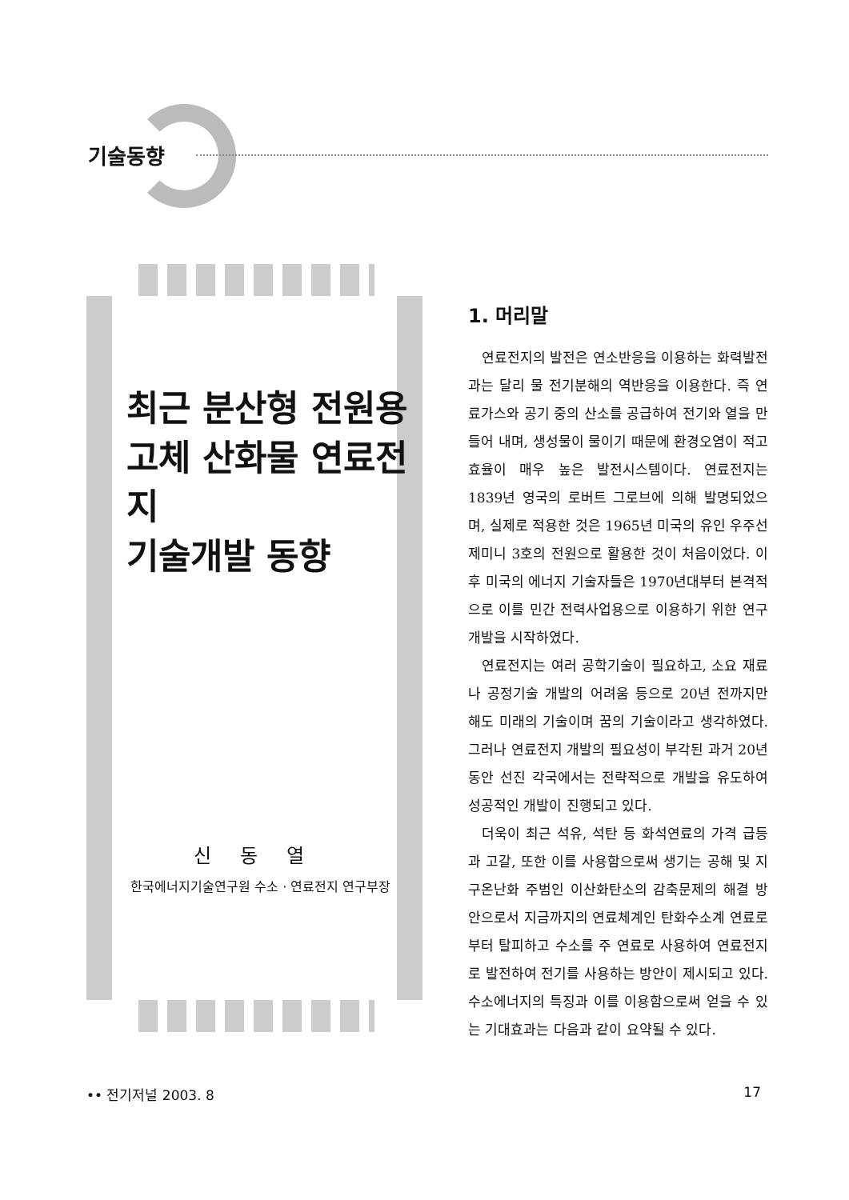기술동향
최근 분산형 전원용
고체 산화물 연료전지
기술개발 동향
신 동 열
한국에너지기술연구원 수소 · 연료전지 연구부장
1. 머리말
연료전지의 발전은 연소반응을 이용하는 화력발전과는 달리 물 전기분해의 역반응을 이용한다. 즉 연료가스와 공기 중의 산소를 공급하여 전기와 열을 만들어 내며, 생성물이 물이기 때문에 환경오염이 적고 효율이 매우 높은 발전시스템이다. 연료전지는 1839년 영국의 로버트 그로브에 의해 발명되었으며, 실제로 적용한 것은 1965년 미국의 유인 우주선 제미니 3호의 전원으로 활용한 것이 처음이었다. 이후 미국의 에너지 기술자들은 1970년대부터 본격적으로 이를 민간 전력사업용으로 이용하기 위한 연구개발을 시작하였다.
연료전지는 여러 공학기술이 필요하고, 소요 재료나 공정기술 개발의 어려움 등으로 20년 전까지만 해도 미래의 기술이며 꿈의 기술이라고 생각하였다. 그러나 연료전지 개발의 필요성이 부각된 과거 20년 동안 선진 각국에서는 전략적으로 개발을 유도하여 성공적인 개발이 진행되고 있다.
더욱이 최근 석유, 석탄 등 화석연료의 가격 급등과 고갈, 또한 이를 사용함으로써 생기는 공해 및 지구온난화 주범인 이산화탄소의 감축문제의 해결 방안으로서 지금까지의 연료체계인 탄화수소계 연료로부터 탈피하고 수소를 주 연료로 사용하여 연료전지로 발전하여 전기를 사용하는 방안이 제시되고 있다. 수소에너지의 특징과 이를 이용함으로써 얻을 수 있는 기대효과는 다음과 같이 요약될 수 있다.
•• 전기저널 2003. 8 17